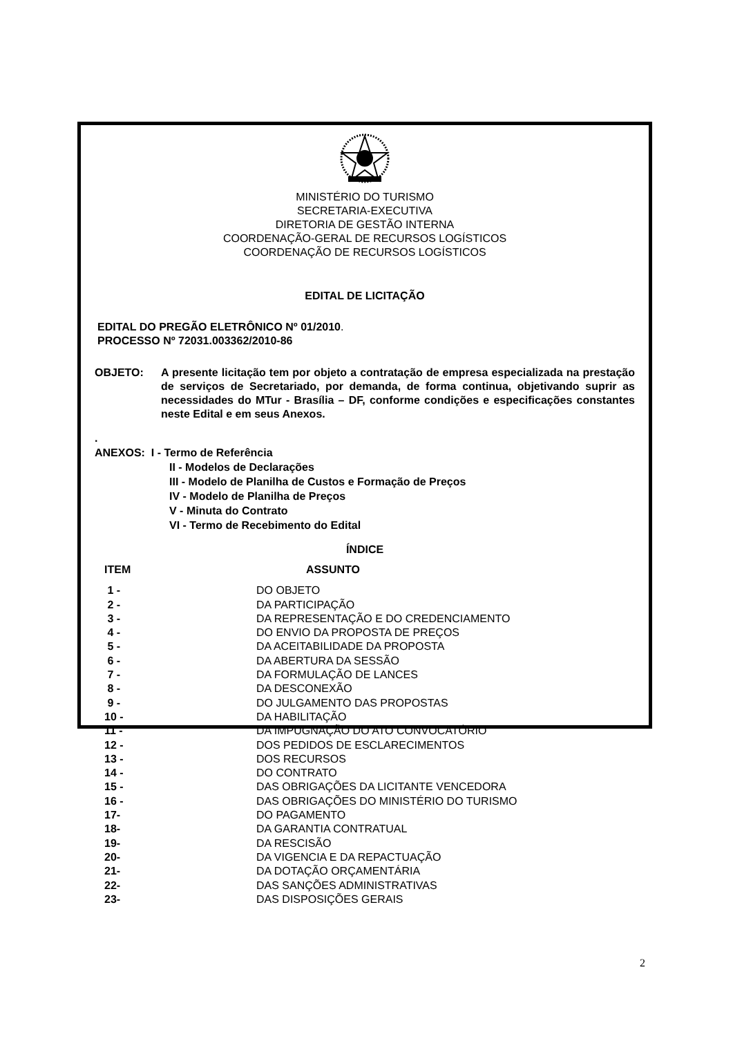MINISTÉRIO DO TURISMO
SECRETARIA-EXECUTIVA
DIRETORIA DE GESTÃO INTERNA
COORDENAÇÃO-GERAL DE RECURSOS LOGÍSTICOS
COORDENAÇÃO DE RECURSOS LOGÍSTICOS
EDITAL DE LICITAÇÃO
EDITAL DO PREGÃO ELETRÔNICO Nº 01/2010.
PROCESSO Nº 72031.003362/2010-86
OBJETO: A presente licitação tem por objeto a contratação de empresa especializada na prestação de serviços de Secretariado, por demanda, de forma continua, objetivando suprir as necessidades do MTur - Brasília – DF, conforme condições e especificações constantes neste Edital e em seus Anexos.
.
ANEXOS: I - Termo de Referência
II - Modelos de Declarações
III - Modelo de Planilha de Custos e Formação de Preços
IV - Modelo de Planilha de Preços
V - Minuta do Contrato
VI - Termo de Recebimento do Edital
ÍNDICE
| ITEM | ASSUNTO |
| --- | --- |
| 1 - | DO OBJETO |
| 2 - | DA PARTICIPAÇÃO |
| 3 - | DA REPRESENTAÇÃO E DO CREDENCIAMENTO |
| 4 - | DO ENVIO DA PROPOSTA DE PREÇOS |
| 5 - | DA ACEITABILIDADE DA PROPOSTA |
| 6 - | DA ABERTURA DA SESSÃO |
| 7 - | DA FORMULAÇÃO DE LANCES |
| 8 - | DA DESCONEXÃO |
| 9 - | DO JULGAMENTO DAS PROPOSTAS |
| 10 - | DA HABILITAÇÃO |
| 11 - | DA IMPUGNAÇÃO DO ATO CONVOCATÓRIO |
| 12 - | DOS PEDIDOS DE ESCLARECIMENTOS |
| 13 - | DOS RECURSOS |
| 14 - | DO CONTRATO |
| 15 - | DAS OBRIGAÇÕES DA LICITANTE VENCEDORA |
| 16 - | DAS OBRIGAÇÕES DO MINISTÉRIO DO TURISMO |
| 17- | DO PAGAMENTO |
| 18- | DA GARANTIA CONTRATUAL |
| 19- | DA RESCISÃO |
| 20- | DA VIGENCIA E DA REPACTUAÇÃO |
| 21- | DA DOTAÇÃO ORÇAMENTÁRIA |
| 22- | DAS SANÇÕES ADMINISTRATIVAS |
| 23- | DAS DISPOSIÇÕES GERAIS |
2